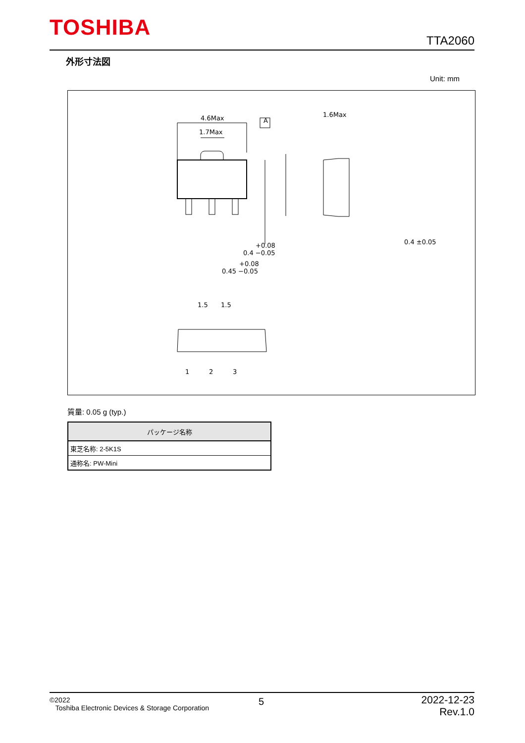TOSHIBA TTA2060
外形寸法図
Unit: mm
4.6Max
1.7Max
1.6Max
0.4 ±0.05
+0.08
0.4 −0.05
+0.08
0.45 −0.05
1.5
1.5
1
2
3
A
質量: 0.05 g (typ.)
| パッケージ名称 |
| --- |
| 東芝名称: 2-5K1S |
| 通称名: PW-Mini |
©2022
Toshiba Electronic Devices & Storage Corporation
5
2022-12-23
Rev.1.0